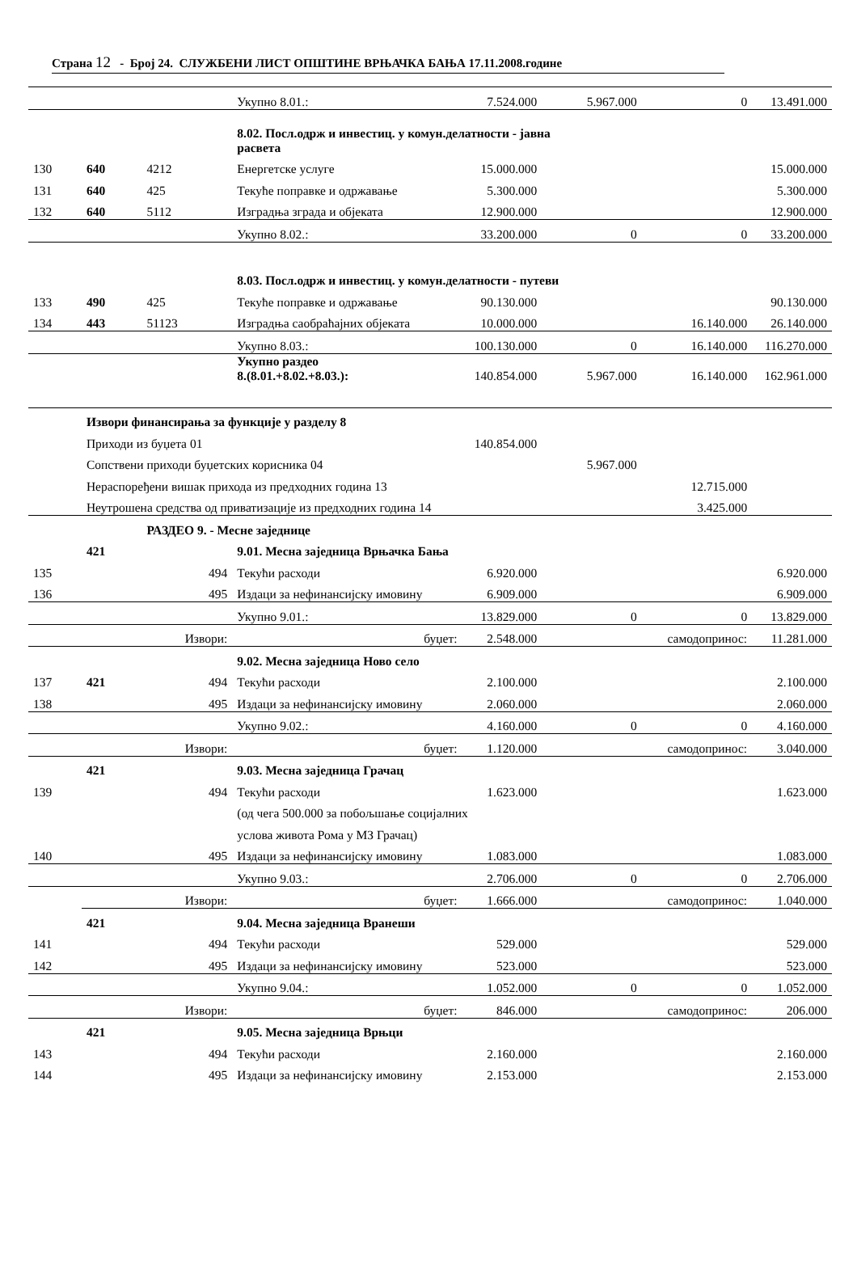Страна 12 - Број 24. СЛУЖБЕНИ ЛИСТ ОПШТИНЕ ВРЊАЧКА БАЊА 17.11.2008.године
| | | | Укупно 8.01.: | 7.524.000 | 5.967.000 | 0 | 13.491.000 |
| | | | 8.02. Посл.одрж и инвестиц. у комун.делатности - јавна расвета | | | | |
| 130 | 640 | 4212 | Енергетске услуге | 15.000.000 | | | 15.000.000 |
| 131 | 640 | 425 | Текуће поправке и одржавање | 5.300.000 | | | 5.300.000 |
| 132 | 640 | 5112 | Изградња зграда и објеката | 12.900.000 | | | 12.900.000 |
| | | | Укупно 8.02.: | 33.200.000 | 0 | 0 | 33.200.000 |
| | | | 8.03. Посл.одрж и инвестиц. у комун.делатности - путеви | | | | |
| 133 | 490 | 425 | Текуће поправке и одржавање | 90.130.000 | | | 90.130.000 |
| 134 | 443 | 51123 | Изградња саобраћајних објеката | 10.000.000 | | 16.140.000 | 26.140.000 |
| | | | Укупно 8.03.: | 100.130.000 | 0 | 16.140.000 | 116.270.000 |
| | | | Укупно раздео 8.(8.01.+8.02.+8.03.): | 140.854.000 | 5.967.000 | 16.140.000 | 162.961.000 |
| | Извори финансирања за функције у разделу 8 | | | | | | |
| | Приходи из буџета 01 | | | 140.854.000 | | | |
| | Сопствени приходи буџетских корисника 04 | | | | 5.967.000 | | |
| | Нераспоређени вишак прихода из предходних година 13 | | | | | 12.715.000 | |
| | Неутрошена средства од приватизације из предходних година 14 | | | | | 3.425.000 | |
| | | РАЗДЕО 9. - Месне заједнице | | | | | |
| | 421 | | 9.01. Месна заједница Врњачка Бања | | | | |
| 135 | | 494 | Текући расходи | 6.920.000 | | | 6.920.000 |
| 136 | | 495 | Издаци за нефинансијску имовину | 6.909.000 | | | 6.909.000 |
| | | | Укупно 9.01.: | 13.829.000 | 0 | 0 | 13.829.000 |
| | | Извори: | буџет: | 2.548.000 | | самодопринос: | 11.281.000 |
| | | | 9.02. Месна заједница Ново село | | | | |
| 137 | 421 | 494 | Текући расходи | 2.100.000 | | | 2.100.000 |
| 138 | | 495 | Издаци за нефинансијску имовину | 2.060.000 | | | 2.060.000 |
| | | | Укупно 9.02.: | 4.160.000 | 0 | 0 | 4.160.000 |
| | | Извори: | буџет: | 1.120.000 | | самодопринос: | 3.040.000 |
| | 421 | | 9.03. Месна заједница Грачац | | | | |
| 139 | | 494 | Текући расходи | 1.623.000 | | | 1.623.000 |
| | | | (од чега 500.000 за побољшање социјалних | | | | |
| | | | услова живота Рома у МЗ Грачац) | | | | |
| 140 | | 495 | Издаци за нефинансијску имовину | 1.083.000 | | | 1.083.000 |
| | | | Укупно 9.03.: | 2.706.000 | 0 | 0 | 2.706.000 |
| | | Извори: | буџет: | 1.666.000 | | самодопринос: | 1.040.000 |
| | 421 | | 9.04. Месна заједница Вранеши | | | | |
| 141 | | 494 | Текући расходи | 529.000 | | | 529.000 |
| 142 | | 495 | Издаци за нефинансијску имовину | 523.000 | | | 523.000 |
| | | | Укупно 9.04.: | 1.052.000 | 0 | 0 | 1.052.000 |
| | | Извори: | буџет: | 846.000 | | самодопринос: | 206.000 |
| | 421 | | 9.05. Месна заједница Врњци | | | | |
| 143 | | 494 | Текући расходи | 2.160.000 | | | 2.160.000 |
| 144 | | 495 | Издаци за нефинансијску имовину | 2.153.000 | | | 2.153.000 |